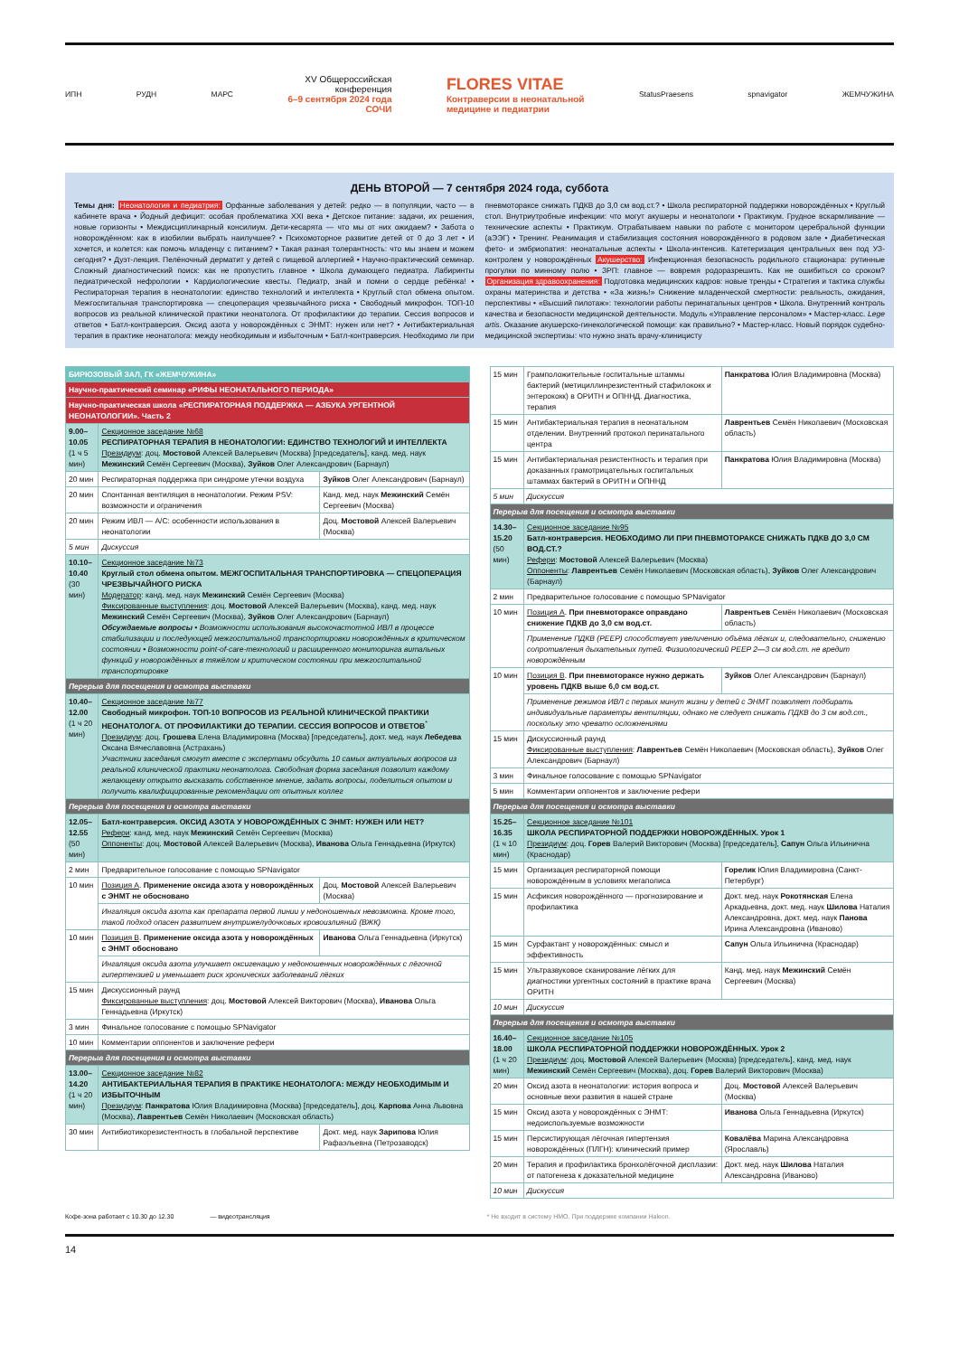ИПН РУДН МАРС
XV Общероссийская
конференция
6–9 сентября 2024 года
СОЧИ
FLORES VITAE
Контраверсии в неонатальной
медицине и педиатрии
StatusPraesens spnavigator ЖЕМЧУЖИНА
ДЕНЬ ВТОРОЙ — 7 сентября 2024 года, суббота
Темы дня: Неонатология и педиатрия: Орфанные заболевания у детей: редко — в популяции, часто — в кабинете врача • Йодный дефицит: особая проблематика XXI века • Детское питание: задачи, их решения, новые горизонты • Междисциплинарный консилиум. Дети-кесарята — что мы от них ожидаем? • Забота о новорождённом: как в изобилии выбрать наилучшее? • Психомоторное развитие детей от 0 до 3 лет • И хочется, и колется: как помочь младенцу с питанием? • Такая разная толерантность: что мы знаем и можем сегодня? • Дуэт-лекция. Пелёночный дерматит у детей с пищевой аллергией • Научно-практический семинар. Сложный диагностический поиск: как не пропустить главное • Школа думающего педиатра. Лабиринты педиатрической нефрологии • Кардиологические квесты. Педиатр, знай и помни о сердце ребёнка! • Респираторная терапия в неонатологии: единство технологий и интеллекта • Круглый стол обмена опытом. Межгоспитальная транспортировка — спецоперация чрезвычайного риска • Свободный микрофон. ТОП-10 вопросов из реальной клинической практики неонатолога. От профилактики до терапии. Сессия вопросов и ответов • Батл-контраверсия. Оксид азота у новорождённых с ЭНМТ: нужен или нет? • Антибактериальная терапия в практике неонатолога: между необходимым и избыточным • Батл-контраверсия. Необходимо ли при пневмотораксе снижать ПДКВ до 3,0 см вод.ст.? • Школа респираторной поддержки новорождённых • Круглый стол. Внутриутробные инфекции: что могут акушеры и неонатологи • Практикум. Грудное вскармливание — технические аспекты • Практикум. Отрабатываем навыки по работе с монитором церебральной функции (аЭЭГ) • Тренинг. Реанимация и стабилизация состояния новорождённого в родовом зале • Диабетическая фето- и эмбриопатия: неонатальные аспекты • Школа-интенсив. Катетеризация центральных вен под УЗ-контролем у новорождённых Акушерство: Инфекционная безопасность родильного стационара: рутинные прогулки по минному полю • ЗРП: главное — вовремя родоразрешить. Как не ошибиться со сроком? Организация здравоохранения: Подготовка медицинских кадров: новые тренды • Стратегия и тактика службы охраны материнства и детства • «За жизнь!» Снижение младенческой смертности: реальность, ожидания, перспективы • «Высший пилотаж»: технологии работы перинатальных центров • Школа. Внутренний контроль качества и безопасности медицинской деятельности. Модуль «Управление персоналом» • Мастер-класс. Lege artis. Оказание акушерско-гинекологической помощи: как правильно? • Мастер-класс. Новый порядок судебно-медицинской экспертизы: что нужно знать врачу-клиницисту
| БИРЮЗОВЫЙ ЗАЛ, ГК «ЖЕМЧУЖИНА» | | |
| Научно-практический семинар «РИФЫ НЕОНАТАЛЬНОГО ПЕРИОДА» | | |
| Научно-практическая школа «РЕСПИРАТОРНАЯ ПОДДЕРЖКА — АЗБУКА УРГЕНТНОЙ НЕОНАТОЛОГИИ». Часть 2 | | |
| 9.00–10.05 (1 ч 5 мин) | Секционное заседание №68 РЕСПИРАТОРНАЯ ТЕРАПИЯ В НЕОНАТОЛОГИИ: ЕДИНСТВО ТЕХНОЛОГИЙ И ИНТЕЛЛЕКТА Президиум : доц. Мостовой Алексей Валерьевич (Москва) [председатель], канд. мед. наук Межинский Семён Сергеевич (Москва), Зуйков Олег Александрович (Барнаул) | |
| 20 мин | Респираторная поддержка при синдроме утечки воздуха | Зуйков Олег Александрович (Барнаул) |
| 20 мин | Спонтанная вентиляция в неонатологии. Режим PSV: возможности и ограничения | Канд. мед. наук Межинский Семён Сергеевич (Москва) |
| 20 мин | Режим ИВЛ — A/C: особенности использования в неонатологии | Доц. Мостовой Алексей Валерьевич (Москва) |
| 5 мин | Дискуссия | |
| 10.10–10.40 (30 мин) | Секционное заседание №73 Круглый стол обмена опытом. МЕЖГОСПИТАЛЬНАЯ ТРАНСПОРТИРОВКА — СПЕЦОПЕРАЦИЯ ЧРЕЗВЫЧАЙНОГО РИСКА Модератор : канд. мед. наук Межинский Семён Сергеевич (Москва) Фиксированные выступления : доц. Мостовой Алексей Валерьевич (Москва), канд. мед. наук Межинский Семён Сергеевич (Москва), Зуйков Олег Александрович (Барнаул) Обсуждаемые вопросы • Возможности использования высокочастотной ИВЛ в процессе стабилизации и последующей межгоспитальной транспортировки новорождённых в критическом состоянии • Возможности point-of-care-технологий и расширенного мониторинга витальных функций у новорождённых в тяжёлом и критическом состоянии при межгоспитальной транспортировке | |
| Перерыв для посещения и осмотра выставки | | |
| 10.40–12.00 (1 ч 20 мин) | Секционное заседание №77 Свободный микрофон. ТОП-10 ВОПРОСОВ ИЗ РЕАЛЬНОЙ КЛИНИЧЕСКОЙ ПРАКТИКИ НЕОНАТОЛОГА. ОТ ПРОФИЛАКТИКИ ДО ТЕРАПИИ. СЕССИЯ ВОПРОСОВ И ОТВЕТОВ<sup>*</sup> Президиум : доц. Грошева Елена Владимировна (Москва) [председатель], докт. мед. наук Лебедева Оксана Вячеславовна (Астрахань) Участники заседания смогут вместе с экспертами обсудить 10 самых актуальных вопросов из реальной клинической практики неонатолога. Свободная форма заседания позволит каждому желающему открыто высказать собственное мнение, задать вопросы, поделиться опытом и получить квалифицированные рекомендации от опытных коллег | |
| Перерыв для посещения и осмотра выставки | | |
| 12.05–12.55 (50 мин) | Батл-контраверсия. ОКСИД АЗОТА У НОВОРОЖДЁННЫХ С ЭНМТ: НУЖЕН ИЛИ НЕТ? Рефери : канд. мед. наук Межинский Семён Сергеевич (Москва) Оппоненты : доц. Мостовой Алексей Валерьевич (Москва), Иванова Ольга Геннадьевна (Иркутск) | |
| 2 мин | Предварительное голосование с помощью SPNavigator | |
| 10 мин | Позиция А . Применение оксида азота у новорождённых с ЭНМТ не обосновано | Доц. Мостовой Алексей Валерьевич (Москва) |
| | Ингаляция оксида азота как препарата первой линии у недоношенных невозможна. Кроме того, такой подход опасен развитием внутрижелудочковых кровоизлияний (ВЖК) | |
| 10 мин | Позиция В . Применение оксида азота у новорождённых с ЭНМТ обосновано | Иванова Ольга Геннадьевна (Иркутск) |
| | Ингаляция оксида азота улучшает оксигенацию у недоношенных новорождённых с лёгочной гипертензией и уменьшает риск хронических заболеваний лёгких | |
| 15 мин | Дискуссионный раунд Фиксированные выступления : доц. Мостовой Алексей Викторович (Москва), Иванова Ольга Геннадьевна (Иркутск) | |
| 3 мин | Финальное голосование с помощью SPNavigator | |
| 10 мин | Комментарии оппонентов и заключение рефери | |
| Перерыв для посещения и осмотра выставки | | |
| 13.00–14.20 (1 ч 20 мин) | Секционное заседание №82 АНТИБАКТЕРИАЛЬНАЯ ТЕРАПИЯ В ПРАКТИКЕ НЕОНАТОЛОГА: МЕЖДУ НЕОБХОДИМЫМ И ИЗБЫТОЧНЫМ Президиум : Панкратова Юлия Владимировна (Москва) [председатель], доц. Карпова Анна Львовна (Москва), Лаврентьев Семён Николаевич (Московская область) | |
| 30 мин | Антибиотикорезистентность в глобальной перспективе | Докт. мед. наук Зарипова Юлия Рафаэльевна (Петрозаводск) |
| 15 мин | Грамположительные госпитальные штаммы бактерий (метициллинрезистентный стафилококк и энтерококк) в ОРИТН и ОПННД. Диагностика, терапия | Панкратова Юлия Владимировна (Москва) |
| 15 мин | Антибактериальная терапия в неонатальном отделении. Внутренний протокол перинатального центра | Лаврентьев Семён Николаевич (Московская область) |
| 15 мин | Антибактериальная резистентность и терапия при доказанных грамотрицательных госпитальных штаммах бактерий в ОРИТН и ОПННД | Панкратова Юлия Владимировна (Москва) |
| 5 мин | Дискуссия | |
| Перерыв для посещения и осмотра выставки | | |
| 14.30–15.20 (50 мин) | Секционное заседание №95 Батл-контраверсия. НЕОБХОДИМО ЛИ ПРИ ПНЕВМОТОРАКСЕ СНИЖАТЬ ПДКВ ДО 3,0 СМ ВОД.СТ.? Рефери : Мостовой Алексей Валерьевич (Москва) Оппоненты : Лаврентьев Семён Николаевич (Московская область), Зуйков Олег Александрович (Барнаул) | |
| 2 мин | Предварительное голосование с помощью SPNavigator | |
| 10 мин | Позиция А . При пневмотораксе оправдано снижение ПДКВ до 3,0 см вод.ст. | Лаврентьев Семён Николаевич (Московская область) |
| | Применение ПДКВ (PEEP) способствует увеличению объёма лёгких и, следовательно, снижению сопротивления дыхательных путей. Физиологический PEEP 2—3 см вод.ст. не вредит новорождённым | |
| 10 мин | Позиция В . При пневмотораксе нужно держать уровень ПДКВ выше 6,0 см вод.ст. | Зуйков Олег Александрович (Барнаул) |
| | Применение режимов ИВЛ с первых минут жизни у детей с ЭНМТ позволяет подбирать индивидуальные параметры вентиляции, однако не следует снижать ПДКВ до 3 см вод.ст., поскольку это чревато осложнениями | |
| 15 мин | Дискуссионный раунд Фиксированные выступления : Лаврентьев Семён Николаевич (Московская область), Зуйков Олег Александрович (Барнаул) | |
| 3 мин | Финальное голосование с помощью SPNavigator | |
| 5 мин | Комментарии оппонентов и заключение рефери | |
| Перерыв для посещения и осмотра выставки | | |
| 15.25–16.35 (1 ч 10 мин) | Секционное заседание №101 ШКОЛА РЕСПИРАТОРНОЙ ПОДДЕРЖКИ НОВОРОЖДЁННЫХ. Урок 1 Президиум : доц. Горев Валерий Викторович (Москва) [председатель], Сапун Ольга Ильинична (Краснодар) | |
| 15 мин | Организация респираторной помощи новорождённым в условиях мегаполиса | Горелик Юлия Владимировна (Санкт-Петербург) |
| 15 мин | Асфиксия новорождённого — прогнозирование и профилактика | Докт. мед. наук Рокотянская Елена Аркадьевна, докт. мед. наук Шилова Наталия Александровна, докт. мед. наук Панова Ирина Александровна (Иваново) |
| 15 мин | Сурфактант у новорождённых: смысл и эффективность | Сапун Ольга Ильинична (Краснодар) |
| 15 мин | Ультразвуковое сканирование лёгких для диагностики ургентных состояний в практике врача ОРИТН | Канд. мед. наук Межинский Семён Сергеевич (Москва) |
| 10 мин | Дискуссия | |
| Перерыв для посещения и осмотра выставки | | |
| 16.40–18.00 (1 ч 20 мин) | Секционное заседание №105 ШКОЛА РЕСПИРАТОРНОЙ ПОДДЕРЖКИ НОВОРОЖДЁННЫХ. Урок 2 Президиум : доц. Мостовой Алексей Валерьевич (Москва) [председатель], канд. мед. наук Межинский Семён Сергеевич (Москва), доц. Горев Валерий Викторович (Москва) | |
| 20 мин | Оксид азота в неонатологии: история вопроса и основные вехи развития в нашей стране | Доц. Мостовой Алексей Валерьевич (Москва) |
| 15 мин | Оксид азота у новорождённых с ЭНМТ: недоиспользуемые возможности | Иванова Ольга Геннадьевна (Иркутск) |
| 15 мин | Персистирующая лёгочная гипертензия новорождённых (ПЛГН): клинический пример | Ковалёва Марина Александровна (Ярославль) |
| 20 мин | Терапия и профилактика бронхолёгочной дисплазии: от патогенеза к доказательной медицине | Докт. мед. наук Шилова Наталия Александровна (Иваново) |
| 10 мин | Дискуссия | |
Кофе-зона работает с 10.30 до 12.30 — видеотрансляция * Не входит в систему НМО. При поддержке компании Haleon.
14